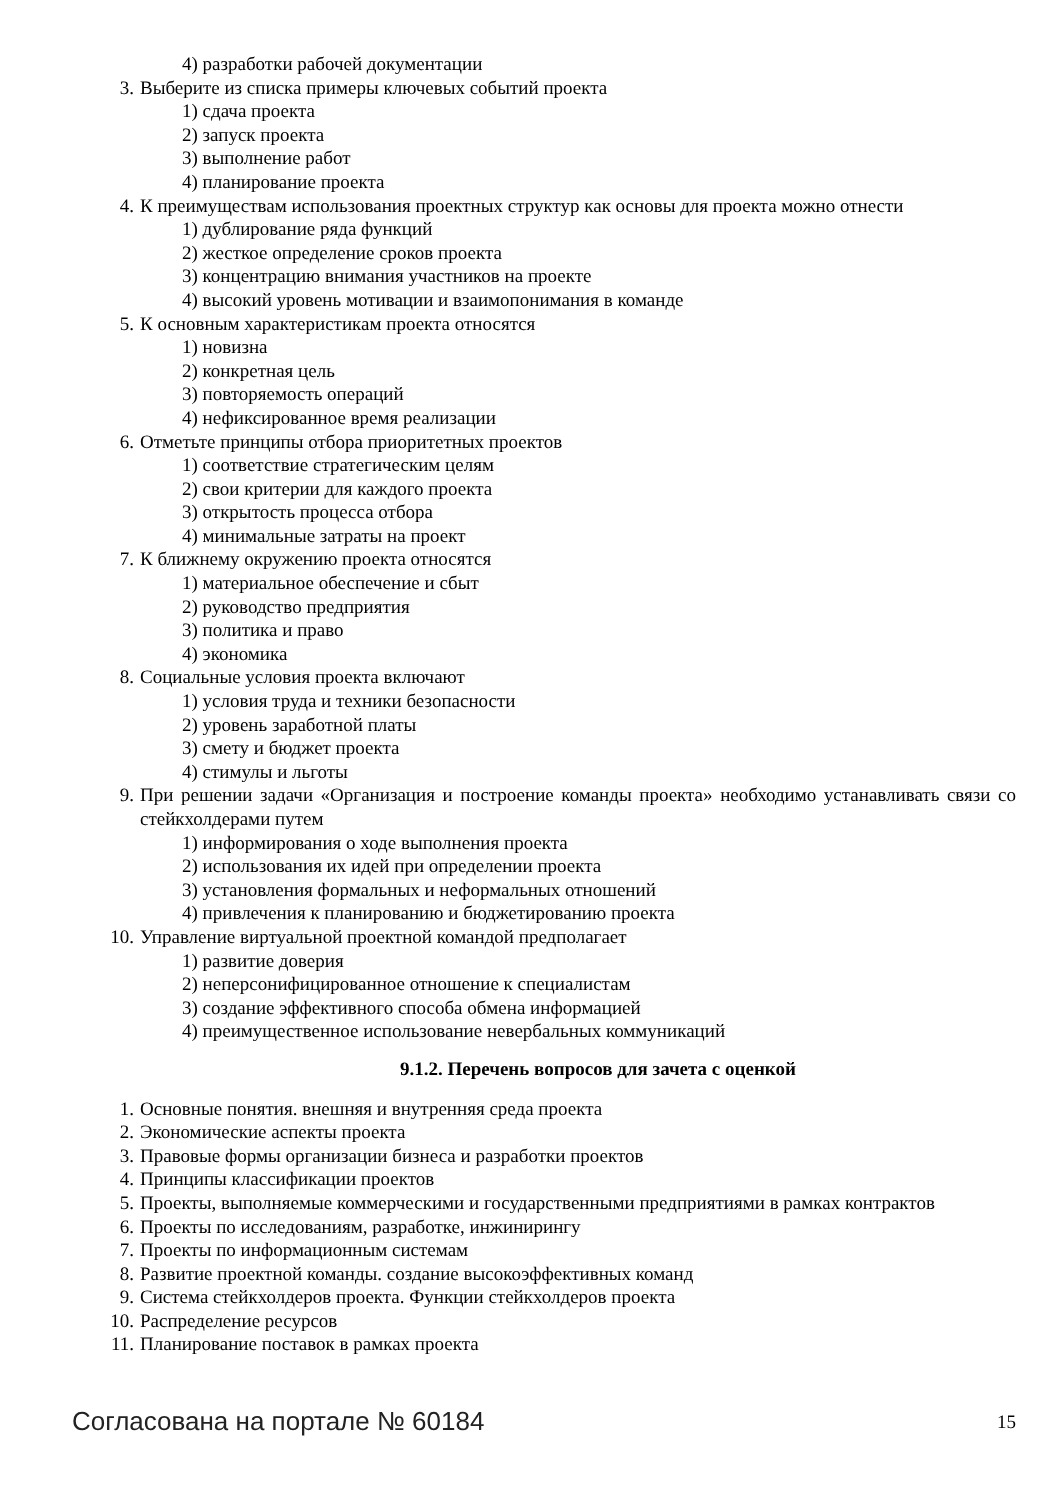4) разработки рабочей документации
3. Выберите из списка примеры ключевых событий проекта
1) сдача проекта
2) запуск проекта
3) выполнение работ
4) планирование проекта
4. К преимуществам использования проектных структур как основы для проекта можно отнести
1) дублирование ряда функций
2) жесткое определение сроков проекта
3) концентрацию внимания участников на проекте
4) высокий уровень мотивации и взаимопонимания в команде
5. К основным характеристикам проекта относятся
1) новизна
2) конкретная цель
3) повторяемость операций
4) нефиксированное время реализации
6. Отметьте принципы отбора приоритетных проектов
1) соответствие стратегическим целям
2) свои критерии для каждого проекта
3) открытость процесса отбора
4) минимальные затраты на проект
7. К ближнему окружению проекта относятся
1) материальное обеспечение и сбыт
2) руководство предприятия
3) политика и право
4) экономика
8. Социальные условия проекта включают
1) условия труда и техники безопасности
2) уровень заработной платы
3) смету и бюджет проекта
4) стимулы и льготы
9. При решении задачи «Организация и построение команды проекта» необходимо устанавливать связи со стейкхолдерами путем
1) информирования о ходе выполнения проекта
2) использования их идей при определении проекта
3) установления формальных и неформальных отношений
4) привлечения к планированию и бюджетированию проекта
10. Управление виртуальной проектной командой предполагает
1) развитие доверия
2) неперсонифицированное отношение к специалистам
3) создание эффективного способа обмена информацией
4) преимущественное использование невербальных коммуникаций
9.1.2. Перечень вопросов для зачета с оценкой
1. Основные понятия. внешняя и внутренняя среда проекта
2. Экономические аспекты проекта
3. Правовые формы организации бизнеса и разработки проектов
4. Принципы классификации проектов
5. Проекты, выполняемые коммерческими и государственными предприятиями в рамках контрактов
6. Проекты по исследованиям, разработке, инжинирингу
7. Проекты по информационным системам
8. Развитие проектной команды. создание высокоэффективных команд
9. Система стейкхолдеров проекта. Функции стейкхолдеров проекта
10. Распределение ресурсов
11. Планирование поставок в рамках проекта
Согласована на портале № 60184 15